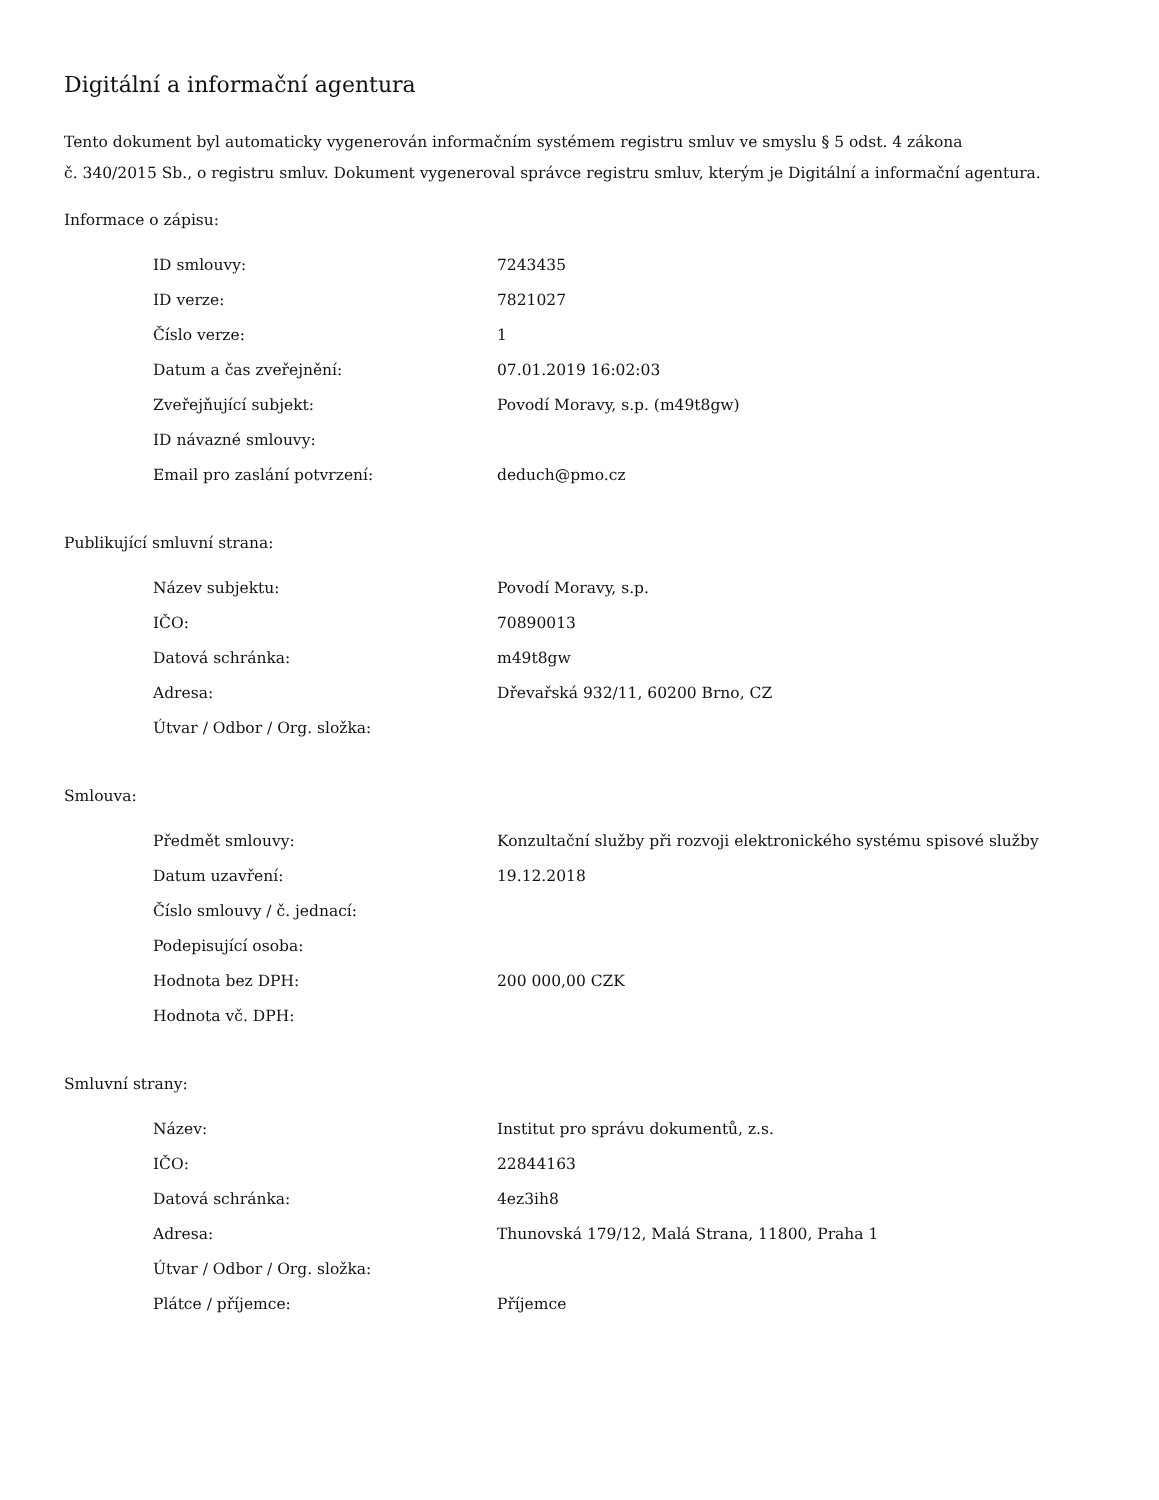Digitální a informační agentura
Tento dokument byl automaticky vygenerován informačním systémem registru smluv ve smyslu § 5 odst. 4 zákona
č. 340/2015 Sb., o registru smluv. Dokument vygeneroval správce registru smluv, kterým je Digitální a informační agentura.
Informace o zápisu:
| ID smlouvy: | 7243435 |
| ID verze: | 7821027 |
| Číslo verze: | 1 |
| Datum a čas zveřejnění: | 07.01.2019 16:02:03 |
| Zveřejňující subjekt: | Povodí Moravy, s.p. (m49t8gw) |
| ID návazné smlouvy: | |
| Email pro zaslání potvrzení: | deduch@pmo.cz |
Publikující smluvní strana:
| Název subjektu: | Povodí Moravy, s.p. |
| IČO: | 70890013 |
| Datová schránka: | m49t8gw |
| Adresa: | Dřevařská 932/11, 60200 Brno, CZ |
| Útvar / Odbor / Org. složka: | |
Smlouva:
| Předmět smlouvy: | Konzultační služby při rozvoji elektronického systému spisové služby |
| Datum uzavření: | 19.12.2018 |
| Číslo smlouvy / č. jednací: | |
| Podepisující osoba: | |
| Hodnota bez DPH: | 200 000,00 CZK |
| Hodnota vč. DPH: | |
Smluvní strany:
| Název: | Institut pro správu dokumentů, z.s. |
| IČO: | 22844163 |
| Datová schránka: | 4ez3ih8 |
| Adresa: | Thunovská 179/12, Malá Strana, 11800, Praha 1 |
| Útvar / Odbor / Org. složka: | |
| Plátce / příjemce: | Příjemce |